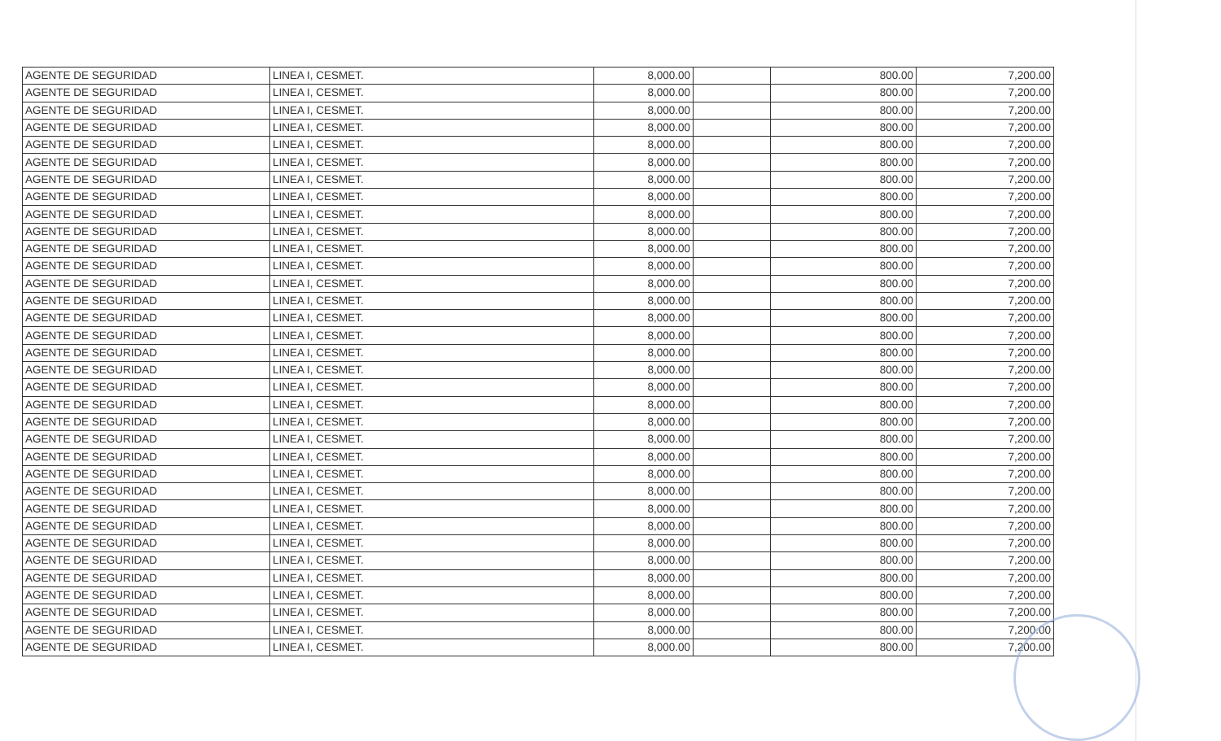| AGENTE DE SEGURIDAD | LINEA I, CESMET. | 8,000.00 | | 800.00 | 7,200.00 |
| AGENTE DE SEGURIDAD | LINEA I, CESMET. | 8,000.00 | | 800.00 | 7,200.00 |
| AGENTE DE SEGURIDAD | LINEA I, CESMET. | 8,000.00 | | 800.00 | 7,200.00 |
| AGENTE DE SEGURIDAD | LINEA I, CESMET. | 8,000.00 | | 800.00 | 7,200.00 |
| AGENTE DE SEGURIDAD | LINEA I, CESMET. | 8,000.00 | | 800.00 | 7,200.00 |
| AGENTE DE SEGURIDAD | LINEA I, CESMET. | 8,000.00 | | 800.00 | 7,200.00 |
| AGENTE DE SEGURIDAD | LINEA I, CESMET. | 8,000.00 | | 800.00 | 7,200.00 |
| AGENTE DE SEGURIDAD | LINEA I, CESMET. | 8,000.00 | | 800.00 | 7,200.00 |
| AGENTE DE SEGURIDAD | LINEA I, CESMET. | 8,000.00 | | 800.00 | 7,200.00 |
| AGENTE DE SEGURIDAD | LINEA I, CESMET. | 8,000.00 | | 800.00 | 7,200.00 |
| AGENTE DE SEGURIDAD | LINEA I, CESMET. | 8,000.00 | | 800.00 | 7,200.00 |
| AGENTE DE SEGURIDAD | LINEA I, CESMET. | 8,000.00 | | 800.00 | 7,200.00 |
| AGENTE DE SEGURIDAD | LINEA I, CESMET. | 8,000.00 | | 800.00 | 7,200.00 |
| AGENTE DE SEGURIDAD | LINEA I, CESMET. | 8,000.00 | | 800.00 | 7,200.00 |
| AGENTE DE SEGURIDAD | LINEA I, CESMET. | 8,000.00 | | 800.00 | 7,200.00 |
| AGENTE DE SEGURIDAD | LINEA I, CESMET. | 8,000.00 | | 800.00 | 7,200.00 |
| AGENTE DE SEGURIDAD | LINEA I, CESMET. | 8,000.00 | | 800.00 | 7,200.00 |
| AGENTE DE SEGURIDAD | LINEA I, CESMET. | 8,000.00 | | 800.00 | 7,200.00 |
| AGENTE DE SEGURIDAD | LINEA I, CESMET. | 8,000.00 | | 800.00 | 7,200.00 |
| AGENTE DE SEGURIDAD | LINEA I, CESMET. | 8,000.00 | | 800.00 | 7,200.00 |
| AGENTE DE SEGURIDAD | LINEA I, CESMET. | 8,000.00 | | 800.00 | 7,200.00 |
| AGENTE DE SEGURIDAD | LINEA I, CESMET. | 8,000.00 | | 800.00 | 7,200.00 |
| AGENTE DE SEGURIDAD | LINEA I, CESMET. | 8,000.00 | | 800.00 | 7,200.00 |
| AGENTE DE SEGURIDAD | LINEA I, CESMET. | 8,000.00 | | 800.00 | 7,200.00 |
| AGENTE DE SEGURIDAD | LINEA I, CESMET. | 8,000.00 | | 800.00 | 7,200.00 |
| AGENTE DE SEGURIDAD | LINEA I, CESMET. | 8,000.00 | | 800.00 | 7,200.00 |
| AGENTE DE SEGURIDAD | LINEA I, CESMET. | 8,000.00 | | 800.00 | 7,200.00 |
| AGENTE DE SEGURIDAD | LINEA I, CESMET. | 8,000.00 | | 800.00 | 7,200.00 |
| AGENTE DE SEGURIDAD | LINEA I, CESMET. | 8,000.00 | | 800.00 | 7,200.00 |
| AGENTE DE SEGURIDAD | LINEA I, CESMET. | 8,000.00 | | 800.00 | 7,200.00 |
| AGENTE DE SEGURIDAD | LINEA I, CESMET. | 8,000.00 | | 800.00 | 7,200.00 |
| AGENTE DE SEGURIDAD | LINEA I, CESMET. | 8,000.00 | | 800.00 | 7,200.00 |
| AGENTE DE SEGURIDAD | LINEA I, CESMET. | 8,000.00 | | 800.00 | 7,200.00 |
| AGENTE DE SEGURIDAD | LINEA I, CESMET. | 8,000.00 | | 800.00 | 7,200.00 |